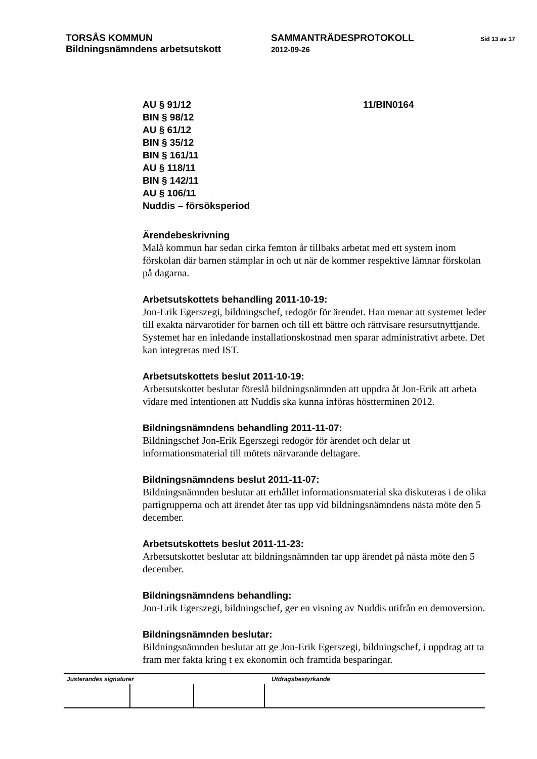TORSÅS KOMMUN
Bildningsnämndens arbetsutskott
SAMMANTRÄDESPROTOKOLL
2012-09-26
Sid 13 av 17
AU § 91/12
BIN § 98/12
AU § 61/12
BIN § 35/12
BIN § 161/11
AU § 118/11
BIN § 142/11
AU § 106/11
Nuddis – försöksperiod
11/BIN0164
Ärendebeskrivning
Malå kommun har sedan cirka femton år tillbaks arbetat med ett system inom förskolan där barnen stämplar in och ut när de kommer respektive lämnar förskolan på dagarna.
Arbetsutskottets behandling 2011-10-19:
Jon-Erik Egerszegi, bildningschef, redogör för ärendet. Han menar att systemet leder till exakta närvarotider för barnen och till ett bättre och rättvisare resursutnyttjande. Systemet har en inledande installationskostnad men sparar administrativt arbete. Det kan integreras med IST.
Arbetsutskottets beslut 2011-10-19:
Arbetsutskottet beslutar föreslå bildningsnämnden att uppdra åt Jon-Erik att arbeta vidare med intentionen att Nuddis ska kunna införas höstterminen 2012.
Bildningsnämndens behandling 2011-11-07:
Bildningschef Jon-Erik Egerszegi redogör för ärendet och delar ut informationsmaterial till mötets närvarande deltagare.
Bildningsnämndens beslut 2011-11-07:
Bildningsnämnden beslutar att erhållet informationsmaterial ska diskuteras i de olika partigrupperna och att ärendet åter tas upp vid bildningsnämndens nästa möte den 5 december.
Arbetsutskottets beslut 2011-11-23:
Arbetsutskottet beslutar att bildningsnämnden tar upp ärendet på nästa möte den 5 december.
Bildningsnämndens behandling:
Jon-Erik Egerszegi, bildningschef, ger en visning av Nuddis utifrån en demoversion.
Bildningsnämnden beslutar:
Bildningsnämnden beslutar att ge Jon-Erik Egerszegi, bildningschef, i uppdrag att ta fram mer fakta kring t ex ekonomin och framtida besparingar.
Justerandes signaturer Utdragsbestyrkande